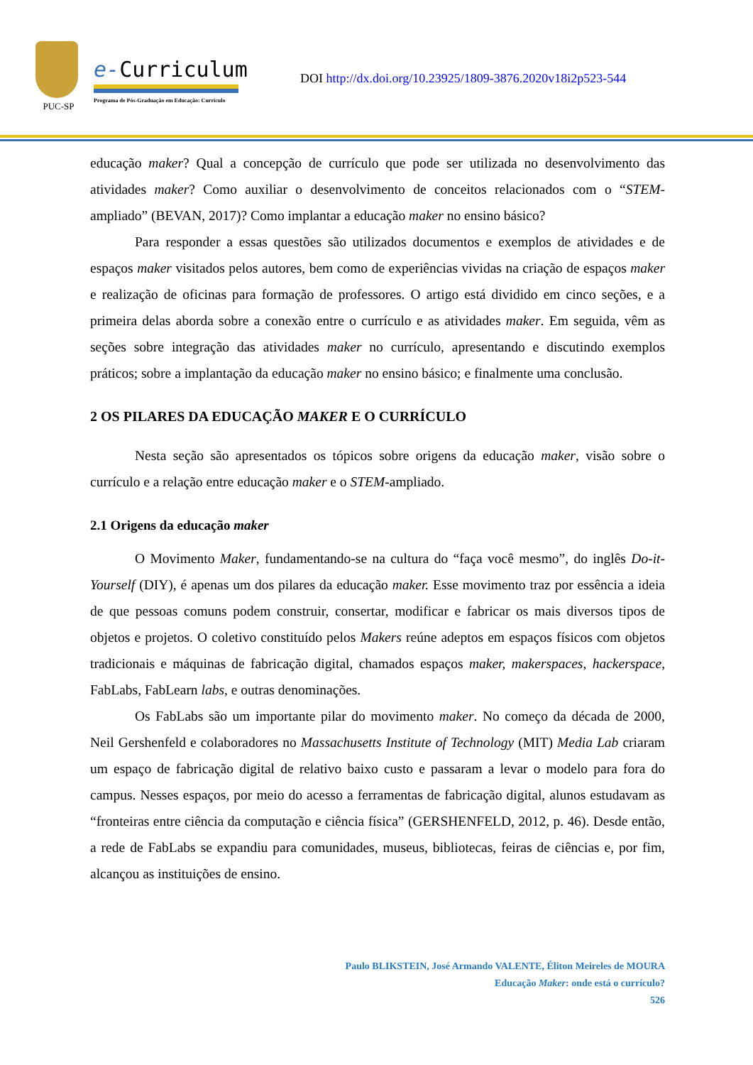PUC-SP
e-Curriculum
Programa de Pós-Graduação em Educação: Currículo
DOI http://dx.doi.org/10.23925/1809-3876.2020v18i2p523-544
educação maker? Qual a concepção de currículo que pode ser utilizada no desenvolvimento das atividades maker? Como auxiliar o desenvolvimento de conceitos relacionados com o “STEM-ampliado” (BEVAN, 2017)? Como implantar a educação maker no ensino básico?
Para responder a essas questões são utilizados documentos e exemplos de atividades e de espaços maker visitados pelos autores, bem como de experiências vividas na criação de espaços maker e realização de oficinas para formação de professores. O artigo está dividido em cinco seções, e a primeira delas aborda sobre a conexão entre o currículo e as atividades maker. Em seguida, vêm as seções sobre integração das atividades maker no currículo, apresentando e discutindo exemplos práticos; sobre a implantação da educação maker no ensino básico; e finalmente uma conclusão.
2 OS PILARES DA EDUCAÇÃO MAKER E O CURRÍCULO
Nesta seção são apresentados os tópicos sobre origens da educação maker, visão sobre o currículo e a relação entre educação maker e o STEM-ampliado.
2.1 Origens da educação maker
O Movimento Maker, fundamentando-se na cultura do “faça você mesmo”, do inglês Do-it-Yourself (DIY), é apenas um dos pilares da educação maker. Esse movimento traz por essência a ideia de que pessoas comuns podem construir, consertar, modificar e fabricar os mais diversos tipos de objetos e projetos. O coletivo constituído pelos Makers reúne adeptos em espaços físicos com objetos tradicionais e máquinas de fabricação digital, chamados espaços maker, makerspaces, hackerspace, FabLabs, FabLearn labs, e outras denominações.
Os FabLabs são um importante pilar do movimento maker. No começo da década de 2000, Neil Gershenfeld e colaboradores no Massachusetts Institute of Technology (MIT) Media Lab criaram um espaço de fabricação digital de relativo baixo custo e passaram a levar o modelo para fora do campus. Nesses espaços, por meio do acesso a ferramentas de fabricação digital, alunos estudavam as “fronteiras entre ciência da computação e ciência física” (GERSHENFELD, 2012, p. 46). Desde então, a rede de FabLabs se expandiu para comunidades, museus, bibliotecas, feiras de ciências e, por fim, alcançou as instituições de ensino.
Paulo BLIKSTEIN, José Armando VALENTE, Éliton Meireles de MOURA
Educação Maker: onde está o currículo?
526